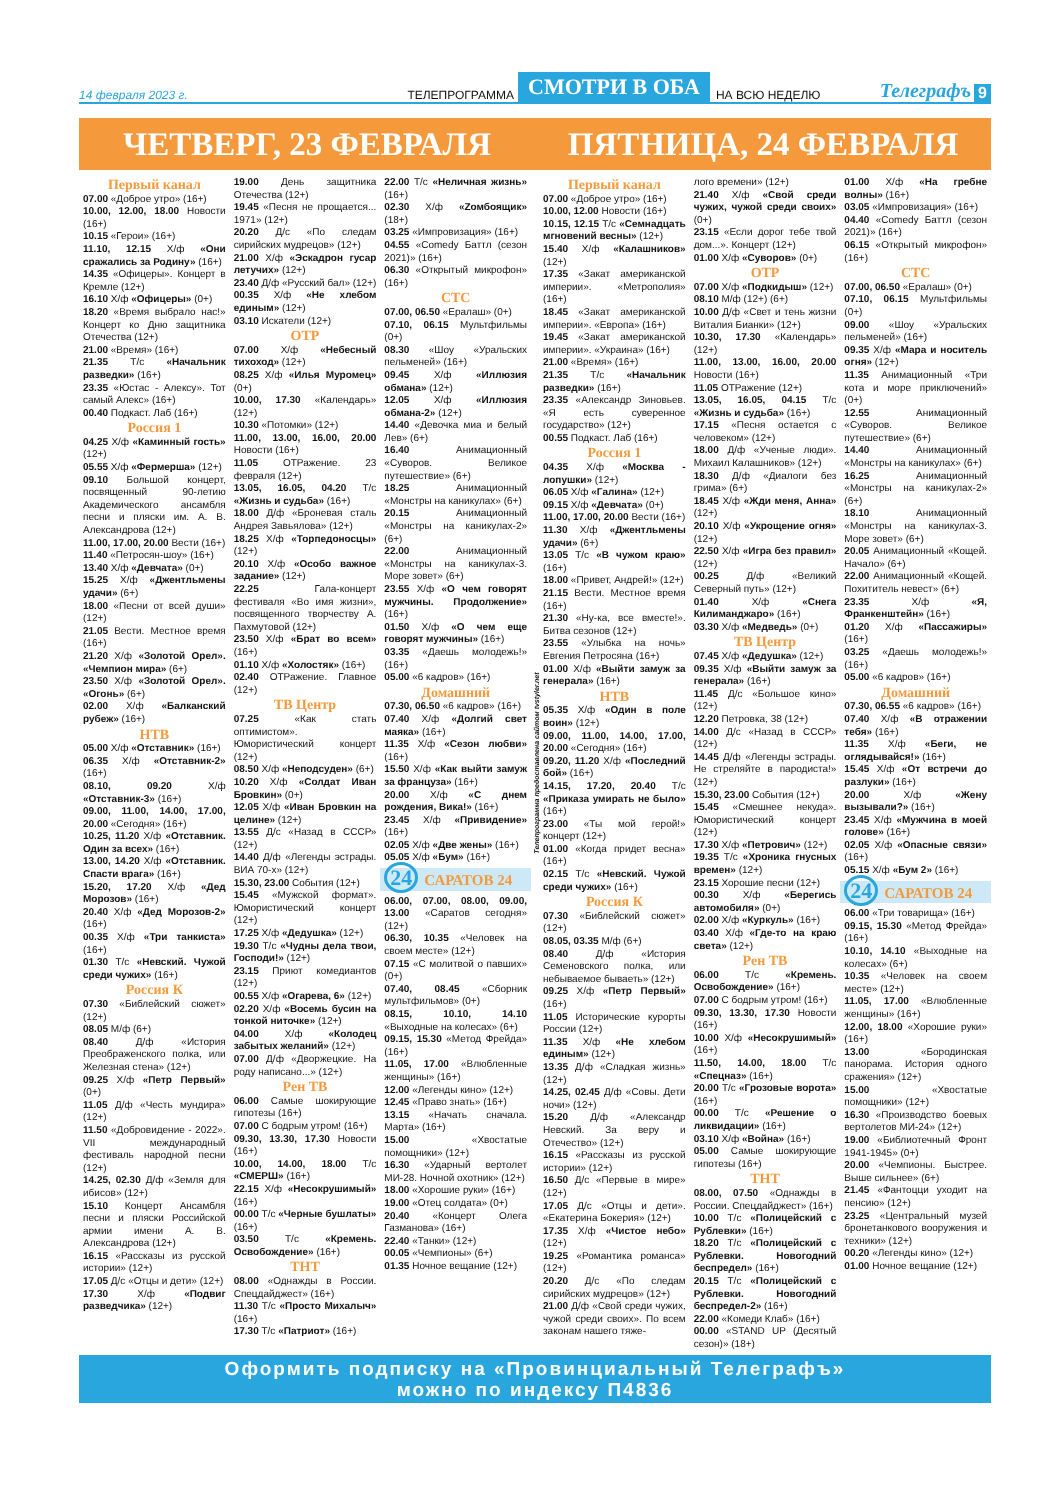14 февраля 2023 г.
ТЕЛЕПРОГРАММА
СМОТРИ В ОБА
НА ВСЮ НЕДЕЛЮ
Телеграфъ
9
ЧЕТВЕРГ, 23 ФЕВРАЛЯ ПЯТНИЦА, 24 ФЕВРАЛЯ
Первый канал
07.00 «Доброе утро» (16+)
10.00, 12.00, 18.00 Новости (16+)
10.15 «Герои» (16+)
11.10, 12.15 Х/ф «Они сражались за Родину» (16+)
14.35 «Офицеры». Концерт в Кремле (12+)
16.10 Х/ф «Офицеры» (0+)
18.20 «Время выбрало нас!» Концерт ко Дню защитника Отечества (12+)
21.00 «Время» (16+)
21.35 Т/с «Начальник разведки» (16+)
23.35 «Юстас - Алексу». Тот самый Алекс» (16+)
00.40 Подкаст. Лаб (16+)
Россия 1
04.25 Х/ф «Каминный гость» (12+)
05.55 Х/ф «Фермерша» (12+)
09.10 Большой концерт, посвященный 90-летию Академического ансамбля песни и пляски им. А. В. Александрова (12+)
11.00, 17.00, 20.00 Вести (16+)
11.40 «Петросян-шоу» (16+)
13.40 Х/ф «Девчата» (0+)
15.25 Х/ф «Джентльмены удачи» (6+)
18.00 «Песни от всей души» (12+)
21.05 Вести. Местное время (16+)
21.20 Х/ф «Золотой Орел». «Чемпион мира» (6+)
23.50 Х/ф «Золотой Орел». «Огонь» (6+)
02.00 Х/ф «Балканский рубеж» (16+)
НТВ
05.00 Х/ф «Отставник» (16+)
06.35 Х/ф «Отставник-2» (16+)
08.10, 09.20 Х/ф «Отставник-3» (16+)
09.00, 11.00, 14.00, 17.00, 20.00 «Сегодня» (16+)
10.25, 11.20 Х/ф «Отставник. Один за всех» (16+)
13.00, 14.20 Х/ф «Отставник. Спасти врага» (16+)
15.20, 17.20 Х/ф «Дед Морозов» (16+)
20.40 Х/ф «Дед Морозов-2» (16+)
00.35 Х/ф «Три танкиста» (16+)
01.30 Т/с «Невский. Чужой среди чужих» (16+)
Россия К
07.30 «Библейский сюжет» (12+)
08.05 М/ф (6+)
08.40 Д/ф «История Преображенского полка, или Железная стена» (12+)
09.25 Х/ф «Петр Первый» (0+)
11.05 Д/ф «Честь мундира» (12+)
11.50 «Добровидение - 2022». VII международный фестиваль народной песни (12+)
14.25, 02.30 Д/ф «Земля для ибисов» (12+)
15.10 Концерт Ансамбля песни и пляски Российской армии имени А. В. Александрова (12+)
16.15 «Рассказы из русской истории» (12+)
17.05 Д/с «Отцы и дети» (12+)
17.30 Х/ф «Подвиг разведчика» (12+)
19.00 День защитника Отечества (12+)
19.45 «Песня не прощается... 1971» (12+)
20.20 Д/с «По следам сирийских мудрецов» (12+)
21.00 Х/ф «Эскадрон гусар летучих» (12+)
23.40 Д/ф «Русский бал» (12+)
00.35 Х/ф «Не хлебом единым» (12+)
03.10 Искатели (12+)
ОТР
07.00 Х/ф «Небесный тихоход» (12+)
08.25 Х/ф «Илья Муромец» (0+)
10.00, 17.30 «Календарь» (12+)
10.30 «Потомки» (12+)
11.00, 13.00, 16.00, 20.00 Новости (16+)
11.05 ОТРажение. 23 февраля (12+)
13.05, 16.05, 04.20 Т/с «Жизнь и судьба» (16+)
18.00 Д/ф «Броневая сталь Андрея Завьялова» (12+)
18.25 Х/ф «Торпедоносцы» (12+)
20.10 Х/ф «Особо важное задание» (12+)
22.25 Гала-концерт фестиваля «Во имя жизни», посвященного творчеству А. Пахмутовой (12+)
23.50 Х/ф «Брат во всем» (16+)
01.10 Х/ф «Холостяк» (16+)
02.40 ОТРажение. Главное (12+)
ТВ Центр
07.25 «Как стать оптимистом». Юмористический концерт (12+)
08.50 Х/ф «Неподсуден» (6+)
10.20 Х/ф «Солдат Иван Бровкин» (0+)
12.05 Х/ф «Иван Бровкин на целине» (12+)
13.55 Д/с «Назад в СССР» (12+)
14.40 Д/ф «Легенды эстрады. ВИА 70-х» (12+)
15.30, 23.00 События (12+)
15.45 «Мужской формат». Юмористический концерт (12+)
17.25 Х/ф «Дедушка» (12+)
19.30 Т/с «Чудны дела твои, Господи!» (12+)
23.15 Приют комедиантов (12+)
00.55 Х/ф «Огарева, 6» (12+)
02.20 Х/ф «Восемь бусин на тонкой ниточке» (12+)
04.00 Х/ф «Колодец забытых желаний» (12+)
07.00 Д/ф «Дворжецкие. На роду написано...» (12+)
Рен ТВ
06.00 Самые шокирующие гипотезы (16+)
07.00 С бодрым утром! (16+)
09.30, 13.30, 17.30 Новости (16+)
10.00, 14.00, 18.00 Т/с «СМЕРШ» (16+)
22.15 Х/ф «Несокрушимый» (16+)
00.00 Т/с «Черные бушлаты» (16+)
03.50 Т/с «Кремень. Освобождение» (16+)
ТНТ
08.00 «Однажды в России. Спецдайджест» (16+)
11.30 Т/с «Просто Михалыч» (16+)
17.30 Т/с «Патриот» (16+)
22.00 Т/с «Неличная жизнь» (16+)
02.30 Х/ф «Zомбоящик» (18+)
03.25 «Импровизация» (16+)
04.55 «Comedy Баттл (сезон 2021)» (16+)
06.30 «Открытый микрофон» (16+)
СТС
07.00, 06.50 «Ералаш» (0+)
07.10, 06.15 Мультфильмы (0+)
08.30 «Шоу «Уральских пельменей» (16+)
09.45 Х/ф «Иллюзия обмана» (12+)
12.05 Х/ф «Иллюзия обмана-2» (12+)
14.40 «Девочка миа и белый Лев» (6+)
16.40 Анимационный «Суворов. Великое путешествие» (6+)
18.25 Анимационный «Монстры на каникулах» (6+)
20.15 Анимационный «Монстры на каникулах-2» (6+)
22.00 Анимационный «Монстры на каникулах-3. Море зовет» (6+)
23.55 Х/ф «О чем говорят мужчины. Продолжение» (16+)
01.50 Х/ф «О чем еще говорят мужчины» (16+)
03.35 «Даешь молодежь!» (16+)
05.00 «6 кадров» (16+)
Домашний
07.30, 06.50 «6 кадров» (16+)
07.40 Х/ф «Долгий свет маяка» (16+)
11.35 Х/ф «Сезон любви» (16+)
15.50 Х/ф «Как выйти замуж за француза» (16+)
20.00 Х/ф «С днем рождения, Вика!» (16+)
23.45 Х/ф «Привидение» (16+)
02.05 Х/ф «Две жены» (16+)
05.05 Х/ф «Бум» (16+)
24 САРАТОВ 24
06.00, 07.00, 08.00, 09.00, 13.00 «Саратов сегодня» (12+)
06.30, 10.35 «Человек на своем месте» (12+)
07.15 «С молитвой о павших» (0+)
07.40, 08.45 «Сборник мультфильмов» (0+)
08.15, 10.10, 14.10 «Выходные на колесах» (6+)
09.15, 15.30 «Метод Фрейда» (16+)
11.05, 17.00 «Влюбленные женщины» (16+)
12.00 «Легенды кино» (12+)
12.45 «Право знать» (16+)
13.15 «Начать сначала. Марта» (16+)
15.00 «Хвостатые помощники» (12+)
16.30 «Ударный вертолет МИ-28. Ночной охотник» (12+)
18.00 «Хорошие руки» (16+)
19.00 «Отец солдата» (0+)
20.40 «Концерт Олега Газманова» (16+)
22.40 «Танки» (12+)
00.05 «Чемпионы» (6+)
01.35 Ночное вещание (12+)
Телепрограмма предоставлена сайтом tvstyler.net
Первый канал
07.00 «Доброе утро» (16+)
10.00, 12.00 Новости (16+)
10.15, 12.15 Т/с «Семнадцать мгновений весны» (12+)
15.40 Х/ф «Калашников» (12+)
17.35 «Закат американской империи». «Метрополия» (16+)
18.45 «Закат американской империи». «Европа» (16+)
19.45 «Закат американской империи». «Украина» (16+)
21.00 «Время» (16+)
21.35 Т/с «Начальник разведки» (16+)
23.35 «Александр Зиновьев. «Я есть суверенное государство» (12+)
00.55 Подкаст. Лаб (16+)
Россия 1
04.35 Х/ф «Москва - лопушки» (12+)
06.05 Х/ф «Галина» (12+)
09.15 Х/ф «Девчата» (0+)
11.00, 17.00, 20.00 Вести (16+)
11.30 Х/ф «Джентльмены удачи» (6+)
13.05 Т/с «В чужом краю» (16+)
18.00 «Привет, Андрей!» (12+)
21.15 Вести. Местное время (16+)
21.30 «Ну-ка, все вместе!». Битва сезонов (12+)
23.55 «Улыбка на ночь» Евгения Петросяна (16+)
01.00 Х/ф «Выйти замуж за генерала» (16+)
НТВ
05.35 Х/ф «Один в поле воин» (12+)
09.00, 11.00, 14.00, 17.00, 20.00 «Сегодня» (16+)
09.20, 11.20 Х/ф «Последний бой» (16+)
14.15, 17.20, 20.40 Т/с «Приказа умирать не было» (16+)
23.00 «Ты мой герой!» концерт (12+)
01.00 «Когда придет весна» (16+)
02.15 Т/с «Невский. Чужой среди чужих» (16+)
Россия К
07.30 «Библейский сюжет» (12+)
08.05, 03.35 М/ф (6+)
08.40 Д/ф «История Семеновского полка, или небываемое бываеть» (12+)
09.25 Х/ф «Петр Первый» (16+)
11.05 Исторические курорты России (12+)
11.35 Х/ф «Не хлебом единым» (12+)
13.35 Д/ф «Сладкая жизнь» (12+)
14.25, 02.45 Д/ф «Совы. Дети ночи» (12+)
15.20 Д/ф «Александр Невский. За веру и Отечество» (12+)
16.15 «Рассказы из русской истории» (12+)
16.50 Д/с «Первые в мире» (12+)
17.05 Д/с «Отцы и дети». «Екатерина Бокерия» (12+)
17.35 Х/ф «Чистое небо» (12+)
19.25 «Романтика романса» (12+)
20.20 Д/с «По следам сирийских мудрецов» (12+)
21.00 Д/ф «Свой среди чужих, чужой среди своих». По всем законам нашего тяже-
лого времени» (12+)
21.40 Х/ф «Свой среди чужих, чужой среди своих» (0+)
23.15 «Если дорог тебе твой дом...». Концерт (12+)
01.00 Х/ф «Суворов» (0+)
ОТР
07.00 Х/ф «Подкидыш» (12+)
08.10 М/ф (12+) (6+)
10.00 Д/ф «Свет и тень жизни Виталия Бианки» (12+)
10.30, 17.30 «Календарь» (12+)
11.00, 13.00, 16.00, 20.00 Новости (16+)
11.05 ОТРажение (12+)
13.05, 16.05, 04.15 Т/с «Жизнь и судьба» (16+)
17.15 «Песня остается с человеком» (12+)
18.00 Д/ф «Ученые люди». Михаил Калашников» (12+)
18.30 Д/ф «Диалоги без грима» (6+)
18.45 Х/ф «Жди меня, Анна» (12+)
20.10 Х/ф «Укрощение огня» (12+)
22.50 Х/ф «Игра без правил» (12+)
00.25 Д/ф «Великий Северный путь» (12+)
01.40 Х/ф «Снега Килиманджаро» (16+)
03.30 Х/ф «Медведь» (0+)
ТВ Центр
07.45 Х/ф «Дедушка» (12+)
09.35 Х/ф «Выйти замуж за генерала» (16+)
11.45 Д/с «Большое кино» (12+)
12.20 Петровка, 38 (12+)
14.00 Д/с «Назад в СССР» (12+)
14.45 Д/ф «Легенды эстрады. Не стреляйте в пародиста!» (12+)
15.30, 23.00 События (12+)
15.45 «Смешнее некуда». Юмористический концерт (12+)
17.30 Х/ф «Петрович» (12+)
19.35 Т/с «Хроника гнусных времен» (12+)
23.15 Хорошие песни (12+)
00.30 Х/ф «Берегись автомобиля» (0+)
02.00 Х/ф «Куркуль» (16+)
03.40 Х/ф «Где-то на краю света» (12+)
Рен ТВ
06.00 Т/с «Кремень. Освобождение» (16+)
07.00 С бодрым утром! (16+)
09.30, 13.30, 17.30 Новости (16+)
10.00 Х/ф «Несокрушимый» (16+)
11.50, 14.00, 18.00 Т/с «Спецназ» (16+)
20.00 Т/с «Грозовые ворота» (16+)
00.00 Т/с «Решение о ликвидации» (16+)
03.10 Х/ф «Война» (16+)
05.00 Самые шокирующие гипотезы (16+)
ТНТ
08.00, 07.50 «Однажды в России. Спецдайджест» (16+)
10.00 Т/с «Полицейский с Рублевки» (16+)
18.20 Т/с «Полицейский с Рублевки. Новогодний беспредел» (16+)
20.15 Т/с «Полицейский с Рублевки. Новогодний беспредел-2» (16+)
22.00 «Комеди Клаб» (16+)
00.00 «STAND UP (Десятый сезон)» (18+)
01.00 Х/ф «На гребне волны» (16+)
03.05 «Импровизация» (16+)
04.40 «Comedy Баттл (сезон 2021)» (16+)
06.15 «Открытый микрофон» (16+)
СТС
07.00, 06.50 «Ералаш» (0+)
07.10, 06.15 Мультфильмы (0+)
09.00 «Шоу «Уральских пельменей» (16+)
09.35 Х/ф «Мара и носитель огня» (12+)
11.35 Анимационный «Три кота и море приключений» (0+)
12.55 Анимационный «Суворов. Великое путешествие» (6+)
14.40 Анимационный «Монстры на каникулах» (6+)
16.25 Анимационный «Монстры на каникулах-2» (6+)
18.10 Анимационный «Монстры на каникулах-3. Море зовет» (6+)
20.05 Анимационный «Кощей. Начало» (6+)
22.00 Анимационный «Кощей. Похититель невест» (6+)
23.35 Х/ф «Я, Франкенштейн» (16+)
01.20 Х/ф «Пассажиры» (16+)
03.25 «Даешь молодежь!» (16+)
05.00 «6 кадров» (16+)
Домашний
07.30, 06.55 «6 кадров» (16+)
07.40 Х/ф «В отражении тебя» (16+)
11.35 Х/ф «Беги, не оглядывайся!» (16+)
15.45 Х/ф «От встречи до разлуки» (16+)
20.00 Х/ф «Жену вызывали?» (16+)
23.45 Х/ф «Мужчина в моей голове» (16+)
02.05 Х/ф «Опасные связи» (16+)
05.15 Х/ф «Бум 2» (16+)
24 САРАТОВ 24
06.00 «Три товарища» (16+)
09.15, 15.30 «Метод Фрейда» (16+)
10.10, 14.10 «Выходные на колесах» (6+)
10.35 «Человек на своем месте» (12+)
11.05, 17.00 «Влюбленные женщины» (16+)
12.00, 18.00 «Хорошие руки» (16+)
13.00 «Бородинская панорама. История одного сражения» (12+)
15.00 «Хвостатые помощники» (12+)
16.30 «Производство боевых вертолетов МИ-24» (12+)
19.00 «Библиотечный Фронт 1941-1945» (0+)
20.00 «Чемпионы. Быстрее. Выше сильнее» (6+)
21.45 «Фантоцци уходит на пенсию» (12+)
23.25 «Центральный музей бронетанкового вооружения и техники» (12+)
00.20 «Легенды кино» (12+)
01.00 Ночное вещание (12+)
Оформить подписку на «Провинциальный Телеграфъ»
можно по индексу П4836